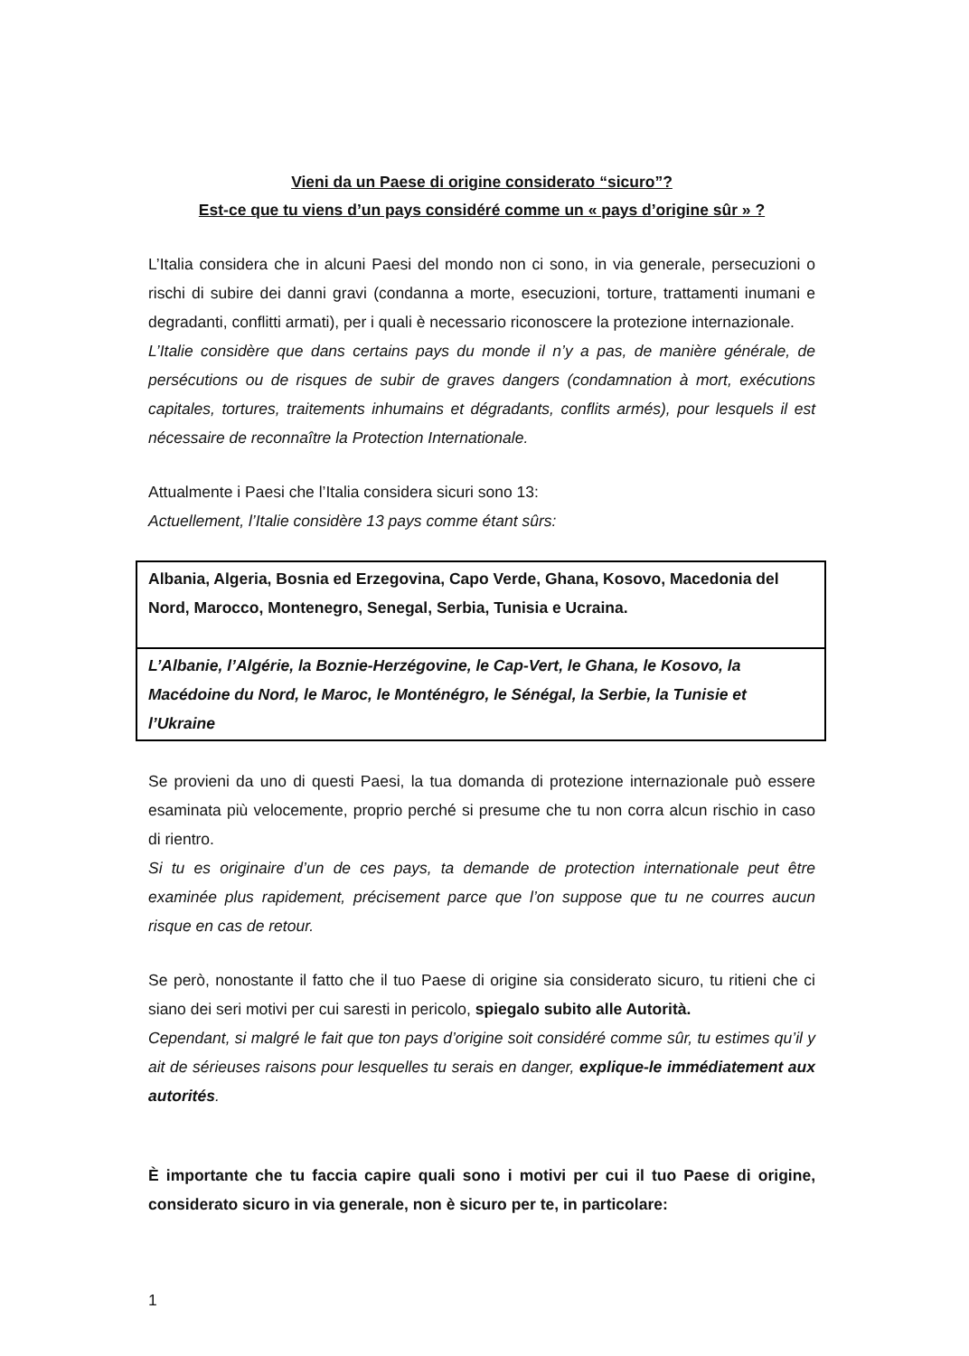Vieni da un Paese di origine considerato “sicuro”?
Est-ce que tu viens d’un pays considéré comme un « pays d’origine sûr » ?
L’Italia considera che in alcuni Paesi del mondo non ci sono, in via generale, persecuzioni o rischi di subire dei danni gravi (condanna a morte, esecuzioni, torture, trattamenti inumani e degradanti, conflitti armati), per i quali è necessario riconoscere la protezione internazionale.
L’Italie considère que dans certains pays du monde il n’y a pas, de manière générale, de persécutions ou de risques de subir de graves dangers (condamnation à mort, exécutions capitales, tortures, traitements inhumains et dégradants, conflits armés), pour lesquels il est nécessaire de reconnaître la Protection Internationale.
Attualmente i Paesi che l’Italia considera sicuri sono 13:
Actuellement, l’Italie considère 13 pays comme étant sûrs:
| Albania, Algeria, Bosnia ed Erzegovina, Capo Verde, Ghana, Kosovo, Macedonia del Nord, Marocco, Montenegro, Senegal, Serbia, Tunisia e Ucraina. |
| L’Albanie, l’Algérie, la Boznie-Herzégovine, le Cap-Vert, le Ghana, le Kosovo, la Macédoine du Nord, le Maroc, le Monténégro, le Sénégal, la Serbie, la Tunisie et l’Ukraine |
Se provieni da uno di questi Paesi, la tua domanda di protezione internazionale può essere esaminata più velocemente, proprio perché si presume che tu non corra alcun rischio in caso di rientro.
Si tu es originaire d’un de ces pays, ta demande de protection internationale peut être examinée plus rapidement, précisement parce que l’on suppose que tu ne courres aucun risque en cas de retour.
Se però, nonostante il fatto che il tuo Paese di origine sia considerato sicuro, tu ritieni che ci siano dei seri motivi per cui saresti in pericolo, spiegalo subito alle Autorità.
Cependant, si malgré le fait que ton pays d’origine soit considéré comme sûr, tu estimes qu’il y ait de sérieuses raisons pour lesquelles tu serais en danger, explique-le immédiatement aux autorités.
È importante che tu faccia capire quali sono i motivi per cui il tuo Paese di origine, considerato sicuro in via generale, non è sicuro per te, in particolare:
1